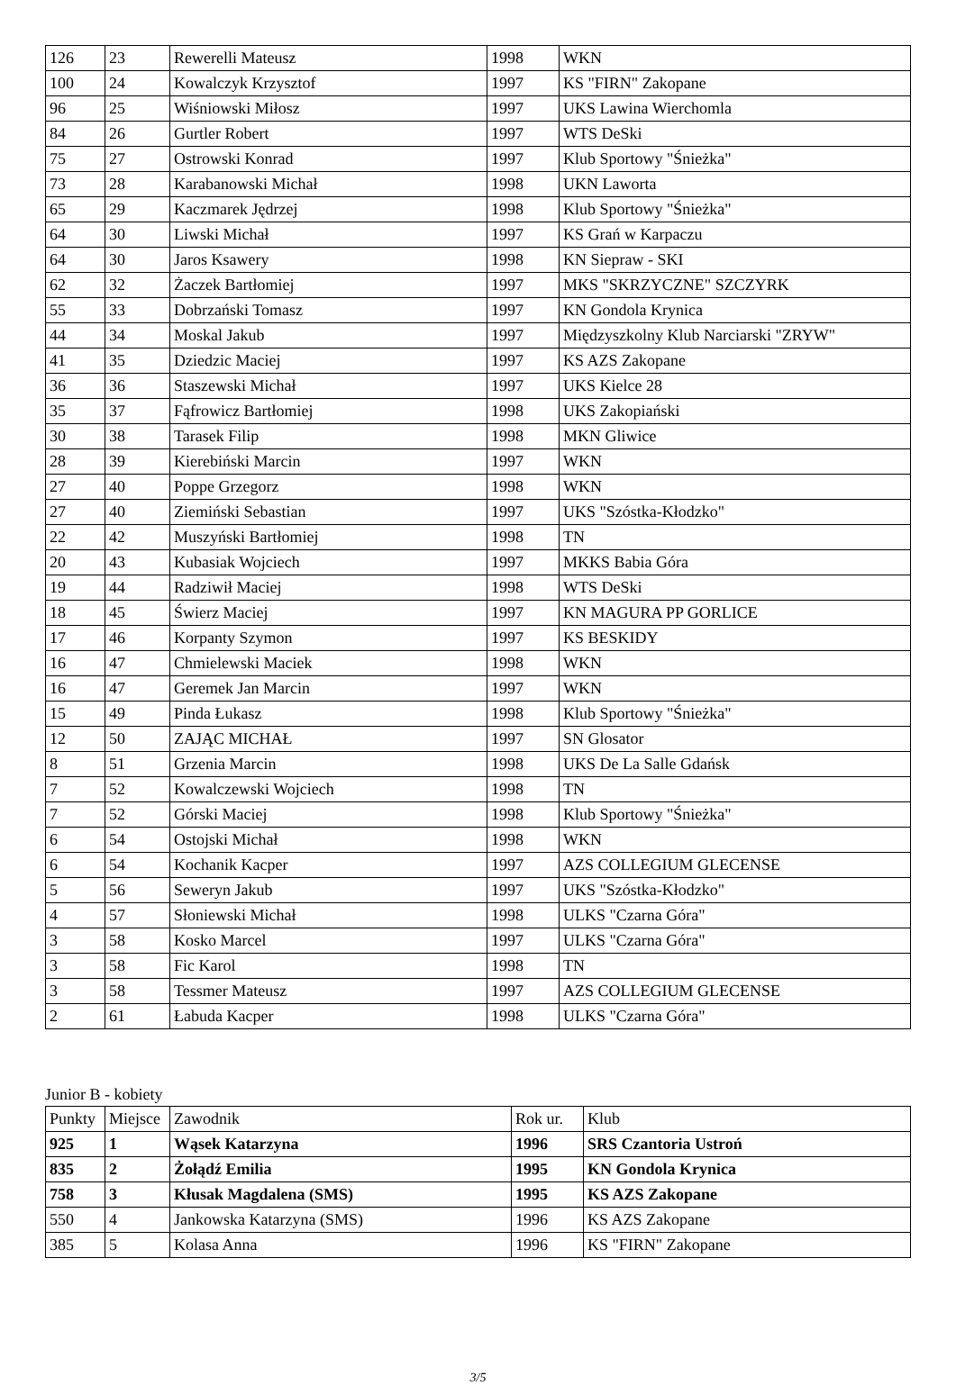| 126 | 23 | Rewerelli Mateusz | 1998 | WKN |
| 100 | 24 | Kowalczyk Krzysztof | 1997 | KS "FIRN" Zakopane |
| 96 | 25 | Wiśniowski Miłosz | 1997 | UKS Lawina Wierchomla |
| 84 | 26 | Gurtler Robert | 1997 | WTS DeSki |
| 75 | 27 | Ostrowski Konrad | 1997 | Klub Sportowy "Śnieżka" |
| 73 | 28 | Karabanowski Michał | 1998 | UKN Laworta |
| 65 | 29 | Kaczmarek Jędrzej | 1998 | Klub Sportowy "Śnieżka" |
| 64 | 30 | Liwski Michał | 1997 | KS Grań w Karpaczu |
| 64 | 30 | Jaros Ksawery | 1998 | KN Siepraw - SKI |
| 62 | 32 | Żaczek Bartłomiej | 1997 | MKS "SKRZYCZNE" SZCZYRK |
| 55 | 33 | Dobrzański Tomasz | 1997 | KN Gondola Krynica |
| 44 | 34 | Moskal Jakub | 1997 | Międzyszkolny Klub Narciarski "ZRYW" |
| 41 | 35 | Dziedzic Maciej | 1997 | KS AZS Zakopane |
| 36 | 36 | Staszewski Michał | 1997 | UKS Kielce 28 |
| 35 | 37 | Fąfrowicz Bartłomiej | 1998 | UKS Zakopiański |
| 30 | 38 | Tarasek Filip | 1998 | MKN Gliwice |
| 28 | 39 | Kierebiński Marcin | 1997 | WKN |
| 27 | 40 | Poppe Grzegorz | 1998 | WKN |
| 27 | 40 | Ziemiński Sebastian | 1997 | UKS "Szóstka-Kłodzko" |
| 22 | 42 | Muszyński Bartłomiej | 1998 | TN |
| 20 | 43 | Kubasiak Wojciech | 1997 | MKKS Babia Góra |
| 19 | 44 | Radziwił Maciej | 1998 | WTS DeSki |
| 18 | 45 | Świerz Maciej | 1997 | KN MAGURA PP GORLICE |
| 17 | 46 | Korpanty Szymon | 1997 | KS BESKIDY |
| 16 | 47 | Chmielewski Maciek | 1998 | WKN |
| 16 | 47 | Geremek Jan Marcin | 1997 | WKN |
| 15 | 49 | Pinda Łukasz | 1998 | Klub Sportowy "Śnieżka" |
| 12 | 50 | ZAJĄC MICHAŁ | 1997 | SN Glosator |
| 8 | 51 | Grzenia Marcin | 1998 | UKS De La Salle Gdańsk |
| 7 | 52 | Kowalczewski Wojciech | 1998 | TN |
| 7 | 52 | Górski Maciej | 1998 | Klub Sportowy "Śnieżka" |
| 6 | 54 | Ostojski Michał | 1998 | WKN |
| 6 | 54 | Kochanik Kacper | 1997 | AZS COLLEGIUM GLECENSE |
| 5 | 56 | Seweryn Jakub | 1997 | UKS "Szóstka-Kłodzko" |
| 4 | 57 | Słoniewski Michał | 1998 | ULKS "Czarna Góra" |
| 3 | 58 | Kosko Marcel | 1997 | ULKS "Czarna Góra" |
| 3 | 58 | Fic Karol | 1998 | TN |
| 3 | 58 | Tessmer Mateusz | 1997 | AZS COLLEGIUM GLECENSE |
| 2 | 61 | Łabuda Kacper | 1998 | ULKS "Czarna Góra" |
Junior B - kobiety
| Punkty | Miejsce | Zawodnik | Rok ur. | Klub |
| --- | --- | --- | --- | --- |
| 925 | 1 | Wąsek Katarzyna | 1996 | SRS Czantoria Ustroń |
| 835 | 2 | Żołądź Emilia | 1995 | KN Gondola Krynica |
| 758 | 3 | Kłusak Magdalena (SMS) | 1995 | KS AZS Zakopane |
| 550 | 4 | Jankowska Katarzyna (SMS) | 1996 | KS AZS Zakopane |
| 385 | 5 | Kolasa Anna | 1996 | KS "FIRN" Zakopane |
3/5